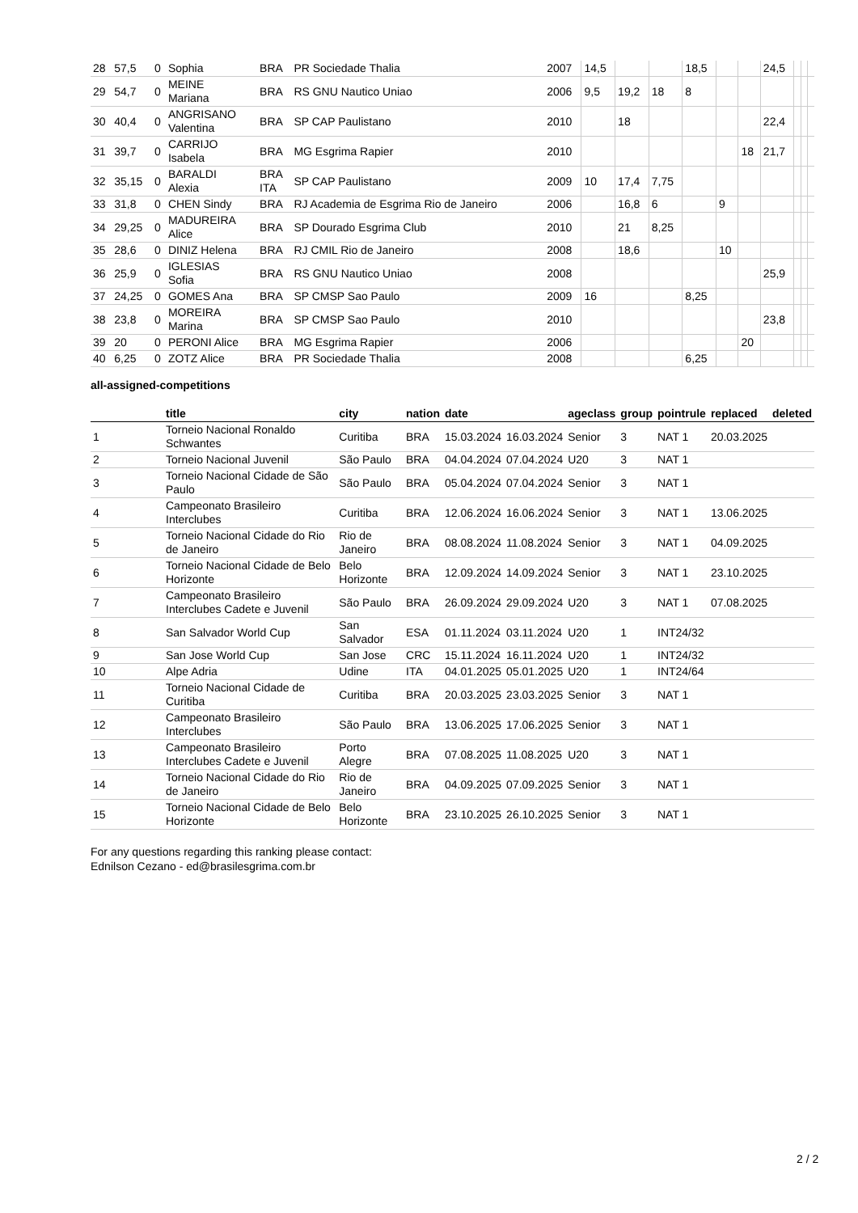| 28 | 57,5 | 0 | Sophia | BRA | PR Sociedade Thalia | 2007 | 14,5 | | | 18,5 | | | 24,5 | | | |
| 29 | 54,7 | 0 | MEINE Mariana | BRA | RS GNU Nautico Uniao | 2006 | 9,5 | 19,2 | 18 | 8 | | | | | | |
| 30 | 40,4 | 0 | ANGRISANO Valentina | BRA | SP CAP Paulistano | 2010 | | 18 | | | | | 22,4 | | | |
| 31 | 39,7 | 0 | CARRIJO Isabela | BRA | MG Esgrima Rapier | 2010 | | | | | | 18 | 21,7 | | | |
| 32 | 35,15 | 0 | BARALDI Alexia | BRA ITA | SP CAP Paulistano | 2009 | 10 | 17,4 | 7,75 | | | | | | | |
| 33 | 31,8 | 0 | CHEN Sindy | BRA | RJ Academia de Esgrima Rio de Janeiro | 2006 | | 16,8 | 6 | | 9 | | | | | |
| 34 | 29,25 | 0 | MADUREIRA Alice | BRA | SP Dourado Esgrima Club | 2010 | | 21 | 8,25 | | | | | | | |
| 35 | 28,6 | 0 | DINIZ Helena | BRA | RJ CMIL Rio de Janeiro | 2008 | | 18,6 | | | 10 | | | | | |
| 36 | 25,9 | 0 | IGLESIAS Sofia | BRA | RS GNU Nautico Uniao | 2008 | | | | | | | 25,9 | | | |
| 37 | 24,25 | 0 | GOMES Ana | BRA | SP CMSP Sao Paulo | 2009 | 16 | | | 8,25 | | | | | | |
| 38 | 23,8 | 0 | MOREIRA Marina | BRA | SP CMSP Sao Paulo | 2010 | | | | | | | 23,8 | | | |
| 39 | 20 | 0 | PERONI Alice | BRA | MG Esgrima Rapier | 2006 | | | | | | 20 | | | | |
| 40 | 6,25 | 0 | ZOTZ Alice | BRA | PR Sociedade Thalia | 2008 | | | | 6,25 | | | | | | |
all-assigned-competitions
| | title | city | nation | date | | ageclass | group | pointrule | replaced | deleted |
| --- | --- | --- | --- | --- | --- | --- | --- | --- | --- | --- |
| 1 | Torneio Nacional Ronaldo Schwantes | Curitiba | BRA | 15.03.2024 | 16.03.2024 | Senior | 3 | NAT 1 | 20.03.2025 | |
| 2 | Torneio Nacional Juvenil | São Paulo | BRA | 04.04.2024 | 07.04.2024 | U20 | 3 | NAT 1 | | |
| 3 | Torneio Nacional Cidade de São Paulo | São Paulo | BRA | 05.04.2024 | 07.04.2024 | Senior | 3 | NAT 1 | | |
| 4 | Campeonato Brasileiro Interclubes | Curitiba | BRA | 12.06.2024 | 16.06.2024 | Senior | 3 | NAT 1 | 13.06.2025 | |
| 5 | Torneio Nacional Cidade do Rio de Janeiro | Rio de Janeiro | BRA | 08.08.2024 | 11.08.2024 | Senior | 3 | NAT 1 | 04.09.2025 | |
| 6 | Torneio Nacional Cidade de Belo Horizonte | Belo Horizonte | BRA | 12.09.2024 | 14.09.2024 | Senior | 3 | NAT 1 | 23.10.2025 | |
| 7 | Campeonato Brasileiro Interclubes Cadete e Juvenil | São Paulo | BRA | 26.09.2024 | 29.09.2024 | U20 | 3 | NAT 1 | 07.08.2025 | |
| 8 | San Salvador World Cup | San Salvador | ESA | 01.11.2024 | 03.11.2024 | U20 | 1 | INT24/32 | | |
| 9 | San Jose World Cup | San Jose | CRC | 15.11.2024 | 16.11.2024 | U20 | 1 | INT24/32 | | |
| 10 | Alpe Adria | Udine | ITA | 04.01.2025 | 05.01.2025 | U20 | 1 | INT24/64 | | |
| 11 | Torneio Nacional Cidade de Curitiba | Curitiba | BRA | 20.03.2025 | 23.03.2025 | Senior | 3 | NAT 1 | | |
| 12 | Campeonato Brasileiro Interclubes | São Paulo | BRA | 13.06.2025 | 17.06.2025 | Senior | 3 | NAT 1 | | |
| 13 | Campeonato Brasileiro Interclubes Cadete e Juvenil | Porto Alegre | BRA | 07.08.2025 | 11.08.2025 | U20 | 3 | NAT 1 | | |
| 14 | Torneio Nacional Cidade do Rio de Janeiro | Rio de Janeiro | BRA | 04.09.2025 | 07.09.2025 | Senior | 3 | NAT 1 | | |
| 15 | Torneio Nacional Cidade de Belo Horizonte | Belo Horizonte | BRA | 23.10.2025 | 26.10.2025 | Senior | 3 | NAT 1 | | |
For any questions regarding this ranking please contact:
Ednilson Cezano - ed@brasilesgrima.com.br
2 / 2